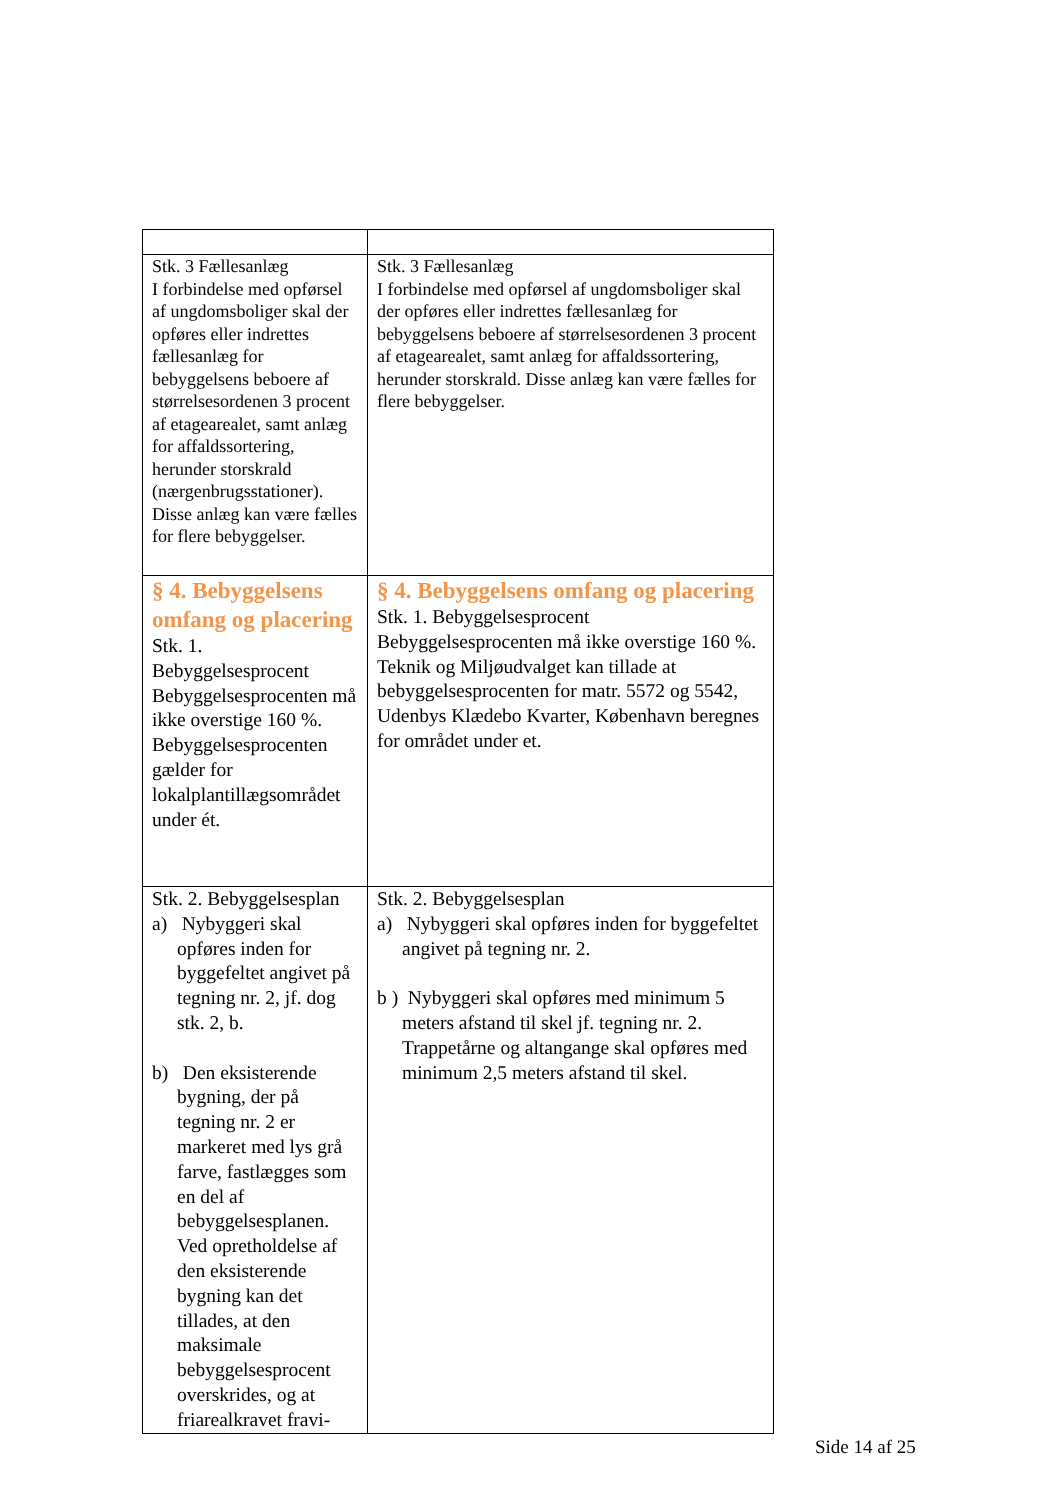| Stk. 3 Fællesanlæg I forbindelse med opførsel af ungdomsboliger skal der opføres eller indrettes fællesanlæg for bebyggelsens beboere af størrelsesordenen 3 procent af etagearealet, samt anlæg for affaldssortering, herunder storskrald (nærgenbrugsstationer). Disse anlæg kan være fælles for flere bebyggelser. | Stk. 3 Fællesanlæg I forbindelse med opførsel af ungdomsboliger skal der opføres eller indrettes fællesanlæg for bebyggelsens beboere af størrelsesordenen 3 procent af etagearealet, samt anlæg for affaldssortering, herunder storskrald. Disse anlæg kan være fælles for flere bebyggelser. |
| § 4. Bebyggelsens omfang og placering Stk. 1. Bebyggelsesprocent Bebyggelsesprocenten må ikke overstige 160 %. Bebyggelsesprocenten gælder for lokalplantillægsområdet under ét. | § 4. Bebyggelsens omfang og placering Stk. 1. Bebyggelsesprocent Bebyggelsesprocenten må ikke overstige 160 %. Teknik og Miljøudvalget kan tillade at bebyggelsesprocenten for matr. 5572 og 5542, Udenbys Klædebo Kvarter, København beregnes for området under et. |
| Stk. 2. Bebyggelsesplan a) Nybyggeri skal opføres inden for byggefeltet angivet på tegning nr. 2, jf. dog stk. 2, b. b) Den eksisterende bygning, der på tegning nr. 2 er markeret med lys grå farve, fastlægges som en del af bebyggelsesplanen. Ved opretholdelse af den eksisterende bygning kan det tillades, at den maksimale bebyggelsesprocent overskrides, og at friarealkravet fravi- | Stk. 2. Bebyggelsesplan a) Nybyggeri skal opføres inden for byggefeltet angivet på tegning nr. 2. b ) Nybyggeri skal opføres med minimum 5 meters afstand til skel jf. tegning nr. 2. Trappetårne og altangange skal opføres med minimum 2,5 meters afstand til skel. |
Side 14 af 25